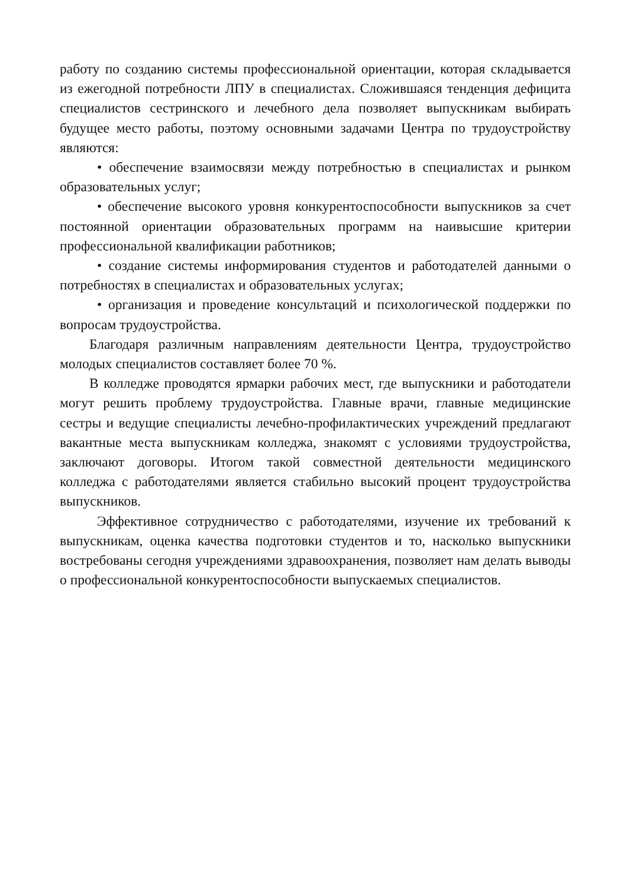работу по созданию системы профессиональной ориентации, которая складывается из ежегодной потребности ЛПУ в специалистах. Сложившаяся тенденция дефицита специалистов сестринского и лечебного дела позволяет выпускникам выбирать будущее место работы, поэтому основными задачами Центра по трудоустройству являются:
• обеспечение взаимосвязи между потребностью в специалистах и рынком образовательных услуг;
• обеспечение высокого уровня конкурентоспособности выпускников за счет постоянной ориентации образовательных программ на наивысшие критерии профессиональной квалификации работников;
• создание системы информирования студентов и работодателей данными о потребностях в специалистах и образовательных услугах;
• организация и проведение консультаций и психологической поддержки по вопросам трудоустройства.
Благодаря различным направлениям деятельности Центра, трудоустройство молодых специалистов составляет более 70 %.
В колледже проводятся ярмарки рабочих мест, где выпускники и работодатели могут решить проблему трудоустройства. Главные врачи, главные медицинские сестры и ведущие специалисты лечебно-профилактических учреждений предлагают вакантные места выпускникам колледжа, знакомят с условиями трудоустройства, заключают договоры. Итогом такой совместной деятельности медицинского колледжа с работодателями является стабильно высокий процент трудоустройства выпускников.
Эффективное сотрудничество с работодателями, изучение их требований к выпускникам, оценка качества подготовки студентов и то, насколько выпускники востребованы сегодня учреждениями здравоохранения, позволяет нам делать выводы о профессиональной конкурентоспособности выпускаемых специалистов.